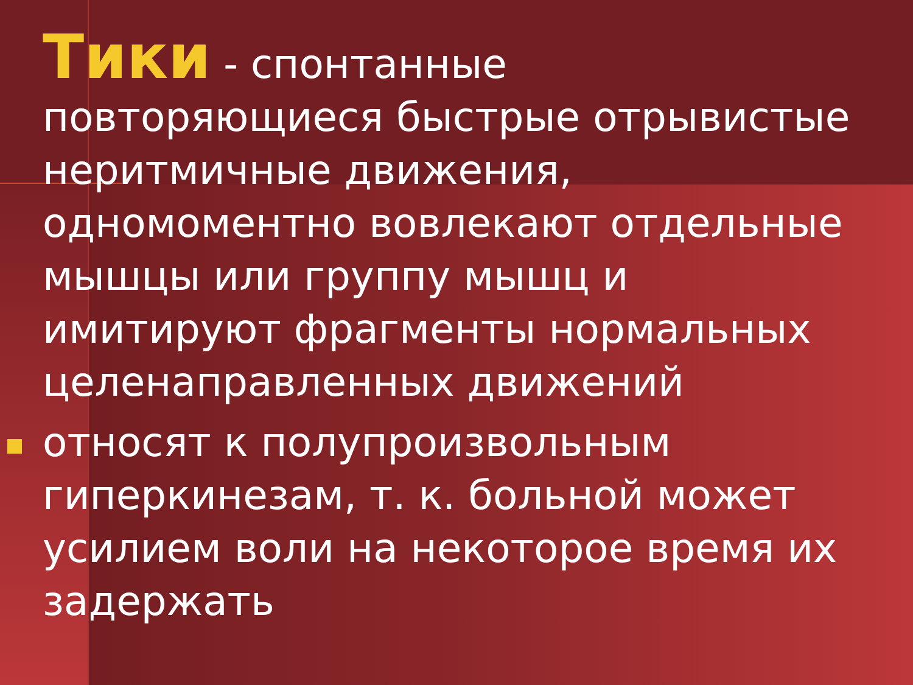Тики - спонтанные повторяющиеся быстрые отрывистые неритмичные движения, одномоментно вовлекают отдельные мышцы или группу мышц и имитируют фрагменты нормальных целенаправленных движений
относят к полупроизвольным гиперкинезам, т. к. больной может усилием воли на некоторое время их задержать